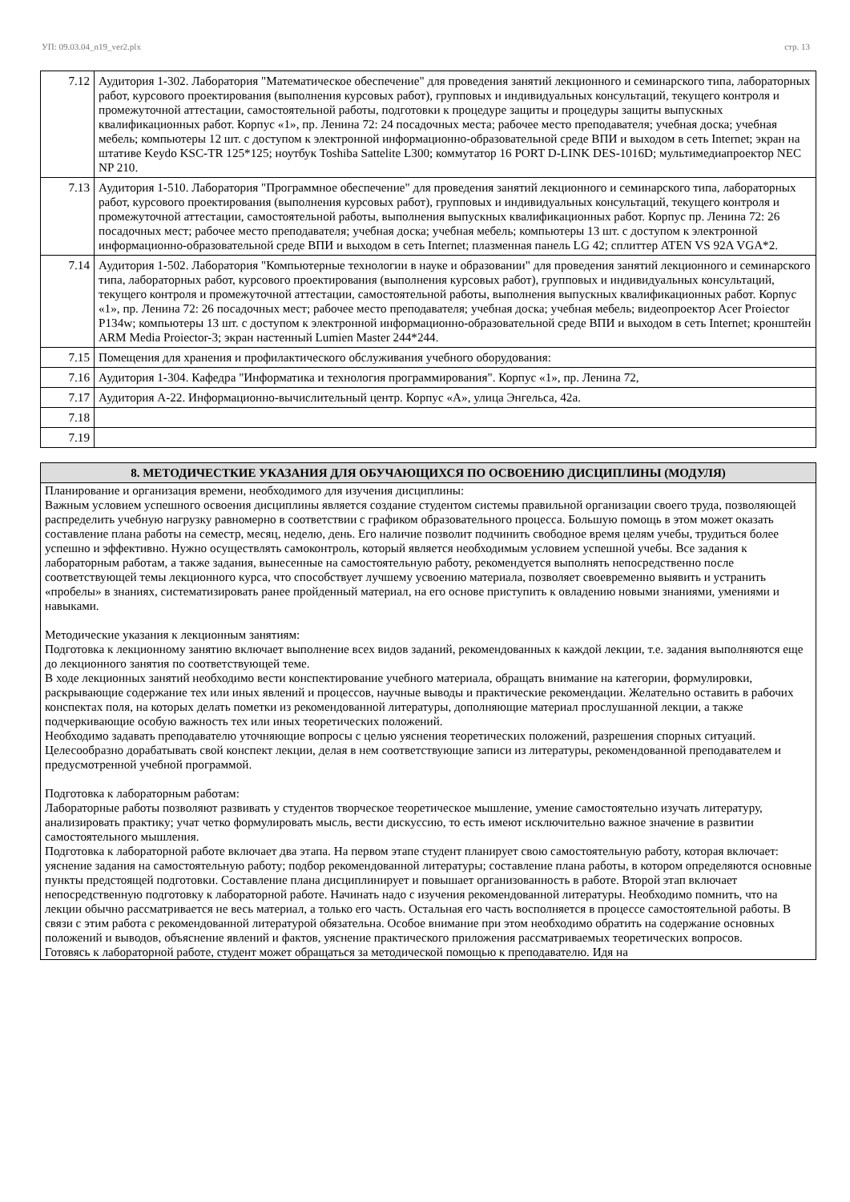УП: 09.03.04_n19_ver2.plx стр. 13
| 7.12 | Аудитория 1-302. Лаборатория "Математическое обеспечение" для проведения занятий лекционного и семинарского типа, лабораторных работ, курсового проектирования (выполнения курсовых работ), групповых и индивидуальных консультаций, текущего контроля и промежуточной аттестации, самостоятельной работы, подготовки к процедуре защиты и процедуры защиты выпускных квалификационных работ. Корпус «1», пр. Ленина 72: 24 посадочных места; рабочее место преподавателя; учебная доска; учебная мебель; компьютеры 12 шт. с доступом к электронной информационно-образовательной среде ВПИ и выходом в сеть Internet; экран на штативе Keydo KSC-TR 125*125; ноутбук Toshiba Sattelite L300; коммутатор 16 PORT D-LINK DES-1016D; мультимедиапроектор NEC NP 210. |
| 7.13 | Аудитория 1-510. Лаборатория "Программное обеспечение" для проведения занятий лекционного и семинарского типа, лабораторных работ, курсового проектирования (выполнения курсовых работ), групповых и индивидуальных консультаций, текущего контроля и промежуточной аттестации, самостоятельной работы, выполнения выпускных квалификационных работ. Корпус пр. Ленина 72: 26 посадочных мест; рабочее место преподавателя; учебная доска; учебная мебель; компьютеры 13 шт. с доступом к электронной информационно-образовательной среде ВПИ и выходом в сеть Internet; плазменная панель LG 42; сплиттер ATEN VS 92A VGA*2. |
| 7.14 | Аудитория 1-502. Лаборатория "Компьютерные технологии в науке и образовании" для проведения занятий лекционного и семинарского типа, лабораторных работ, курсового проектирования (выполнения курсовых работ), групповых и индивидуальных консультаций, текущего контроля и промежуточной аттестации, самостоятельной работы, выполнения выпускных квалификационных работ. Корпус «1», пр. Ленина 72: 26 посадочных мест; рабочее место преподавателя; учебная доска; учебная мебель; видеопроектор Acer Proiector P134w; компьютеры 13 шт. с доступом к электронной информационно-образовательной среде ВПИ и выходом в сеть Internet; кронштейн ARM Media Proiector-3; экран настенный Lumien Master 244*244. |
| 7.15 | Помещения для хранения и профилактического обслуживания учебного оборудования: |
| 7.16 | Аудитория 1-304. Кафедра "Информатика и технология программирования". Корпус «1», пр. Ленина 72, |
| 7.17 | Аудитория А-22. Информационно-вычислительный центр. Корпус «А», улица Энгельса, 42а. |
| 7.18 | |
| 7.19 | |
8. МЕТОДИЧЕСТКИЕ УКАЗАНИЯ ДЛЯ ОБУЧАЮЩИХСЯ ПО ОСВОЕНИЮ ДИСЦИПЛИНЫ (МОДУЛЯ)
Планирование и организация времени, необходимого для изучения дисциплины:
Важным условием успешного освоения дисциплины является создание студентом системы правильной организации своего труда, позволяющей распределить учебную нагрузку равномерно в соответствии с графиком образовательного процесса. Большую помощь в этом может оказать составление плана работы на семестр, месяц, неделю, день. Его наличие позволит подчинить свободное время целям учебы, трудиться более успешно и эффективно. Нужно осуществлять самоконтроль, который является необходимым условием успешной учебы. Все задания к лабораторным работам, а также задания, вынесенные на самостоятельную работу, рекомендуется выполнять непосредственно после соответствующей темы лекционного курса, что способствует лучшему усвоению материала, позволяет своевременно выявить и устранить «пробелы» в знаниях, систематизировать ранее пройденный материал, на его основе приступить к овладению новыми знаниями, умениями и навыками.
Методические указания к лекционным занятиям:
Подготовка к лекционному занятию включает выполнение всех видов заданий, рекомендованных к каждой лекции, т.е. задания выполняются еще до лекционного занятия по соответствующей теме.
В ходе лекционных занятий необходимо вести конспектирование учебного материала, обращать внимание на категории, формулировки, раскрывающие содержание тех или иных явлений и процессов, научные выводы и практические рекомендации. Желательно оставить в рабочих конспектах поля, на которых делать пометки из рекомендованной литературы, дополняющие материал прослушанной лекции, а также подчеркивающие особую важность тех или иных теоретических положений.
Необходимо задавать преподавателю уточняющие вопросы с целью уяснения теоретических положений, разрешения спорных ситуаций. Целесообразно дорабатывать свой конспект лекции, делая в нем соответствующие записи из литературы, рекомендованной преподавателем и предусмотренной учебной программой.
Подготовка к лабораторным работам:
Лабораторные работы позволяют развивать у студентов творческое теоретическое мышление, умение самостоятельно изучать литературу, анализировать практику; учат четко формулировать мысль, вести дискуссию, то есть имеют исключительно важное значение в развитии самостоятельного мышления.
Подготовка к лабораторной работе включает два этапа. На первом этапе студент планирует свою самостоятельную работу, которая включает: уяснение задания на самостоятельную работу; подбор рекомендованной литературы; составление плана работы, в котором определяются основные пункты предстоящей подготовки. Составление плана дисциплинирует и повышает организованность в работе. Второй этап включает непосредственную подготовку к лабораторной работе. Начинать надо с изучения рекомендованной литературы. Необходимо помнить, что на лекции обычно рассматривается не весь материал, а только его часть. Остальная его часть восполняется в процессе самостоятельной работы. В связи с этим работа с рекомендованной литературой обязательна. Особое внимание при этом необходимо обратить на содержание основных положений и выводов, объяснение явлений и фактов, уяснение практического приложения рассматриваемых теоретических вопросов.
Готовясь к лабораторной работе, студент может обращаться за методической помощью к преподавателю. Идя на